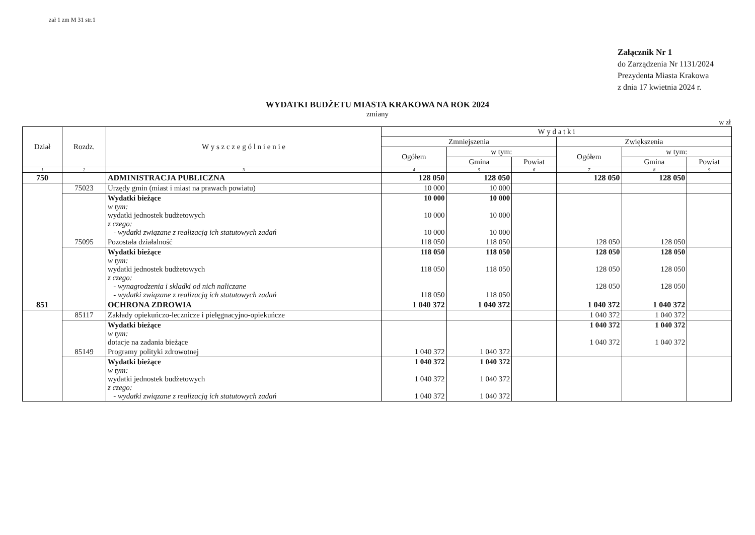zał 1 zm M 31 str.1
Załącznik Nr 1
do Zarządzenia Nr 1131/2024
Prezydenta Miasta Krakowa
z dnia 17 kwietnia 2024 r.
WYDATKI BUDŻETU MIASTA KRAKOWA NA ROK 2024
zmiany
w zł
| Dział | Rozdz. | W y s z c z e g ó l n i e n i e | W y d a t k i | | | | | |
| --- | --- | --- | --- | --- | --- | --- | --- | --- |
| | | | Zmniejszenia | | | Zwiększenia | | |
| | | | Ogółem | w tym: | | Ogółem | w tym: | |
| | | | | Gmina | Powiat | | Gmina | Powiat |
| 1 | 2 | 3 | 4 | 5 | 6 | 7 | 8 | 9 |
| 750 | | ADMINISTRACJA PUBLICZNA | 128 050 | 128 050 | | 128 050 | 128 050 | |
| | 75023 | Urzędy gmin (miast i miast na prawach powiatu) | 10 000 | 10 000 | | | | |
| | | Wydatki bieżące w tym: wydatki jednostek budżetowych z czego: - wydatki związane z realizacją ich statutowych zadań | 10 000 10 000 10 000 | 10 000 10 000 10 000 | | | | |
| | 75095 | Pozostała działalność | 118 050 | 118 050 | | 128 050 | 128 050 | |
| | | Wydatki bieżące w tym: wydatki jednostek budżetowych z czego: - wynagrodzenia i składki od nich naliczane - wydatki związane z realizacją ich statutowych zadań | 118 050 118 050 118 050 | 118 050 118 050 118 050 | | 128 050 128 050 128 050 | 128 050 128 050 128 050 | |
| 851 | | OCHRONA ZDROWIA | 1 040 372 | 1 040 372 | | 1 040 372 | 1 040 372 | |
| | 85117 | Zakłady opiekuńczo-lecznicze i pielęgnacyjno-opiekuńcze | | | | 1 040 372 | 1 040 372 | |
| | | Wydatki bieżące w tym: dotacje na zadania bieżące | | | | 1 040 372 1 040 372 | 1 040 372 1 040 372 | |
| | 85149 | Programy polityki zdrowotnej | 1 040 372 | 1 040 372 | | | | |
| | | Wydatki bieżące w tym: wydatki jednostek budżetowych z czego: - wydatki związane z realizacją ich statutowych zadań | 1 040 372 1 040 372 1 040 372 | 1 040 372 1 040 372 1 040 372 | | | | |